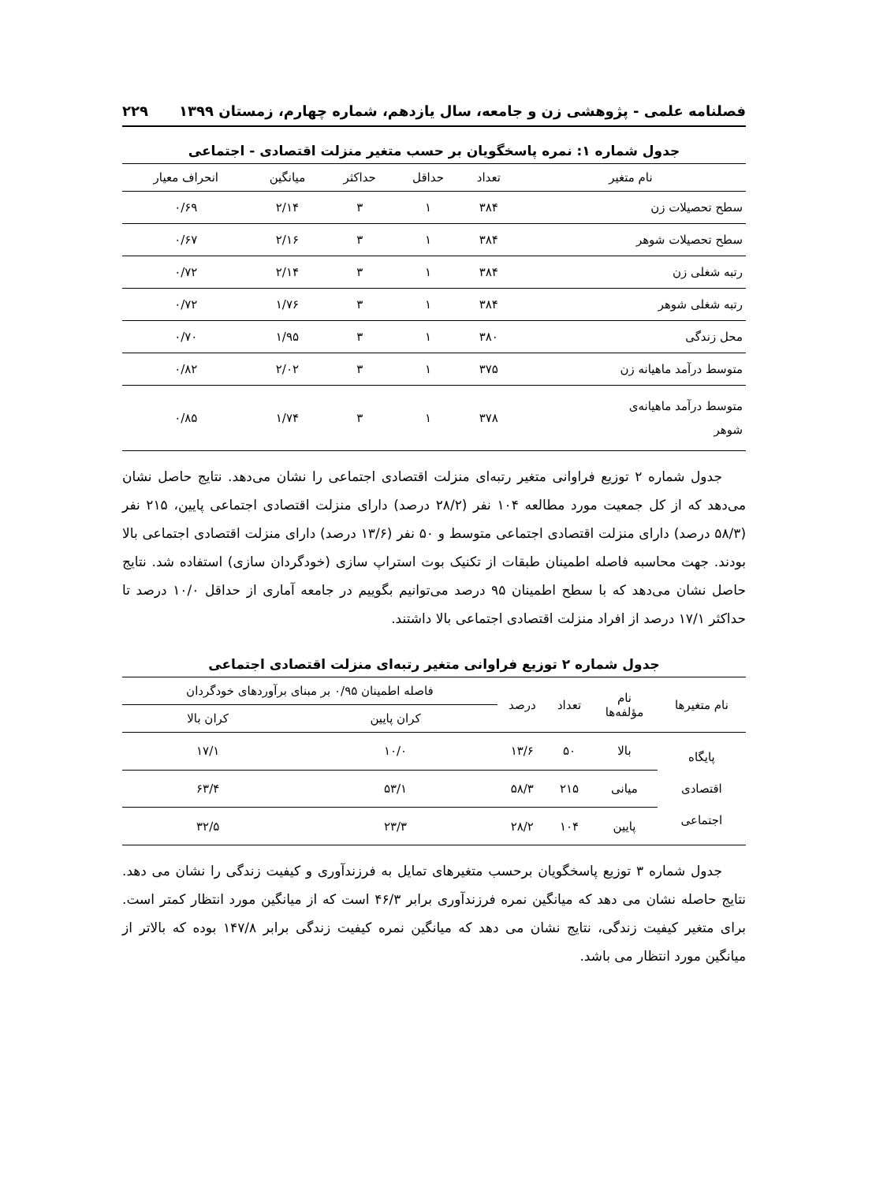فصلنامه علمی - پژوهشی زن و جامعه، سال یازدهم، شماره چهارم، زمستان ۱۳۹۹ ۲۲۹
جدول شماره ۱: نمره پاسخگویان بر حسب متغیر منزلت اقتصادی - اجتماعی
| نام متغیر | تعداد | حداقل | حداکثر | میانگین | انحراف معیار |
| --- | --- | --- | --- | --- | --- |
| سطح تحصیلات زن | ۳۸۴ | ۱ | ۳ | ۲/۱۴ | ۰/۶۹ |
| سطح تحصیلات شوهر | ۳۸۴ | ۱ | ۳ | ۲/۱۶ | ۰/۶۷ |
| رتبه شغلی زن | ۳۸۴ | ۱ | ۳ | ۲/۱۴ | ۰/۷۲ |
| رتبه شغلی شوهر | ۳۸۴ | ۱ | ۳ | ۱/۷۶ | ۰/۷۲ |
| محل زندگی | ۳۸۰ | ۱ | ۳ | ۱/۹۵ | ۰/۷۰ |
| متوسط درآمد ماهیانه زن | ۳۷۵ | ۱ | ۳ | ۲/۰۲ | ۰/۸۲ |
| متوسط درآمد ماهیانه‌ی شوهر | ۳۷۸ | ۱ | ۳ | ۱/۷۴ | ۰/۸۵ |
جدول شماره ۲ توزیع فراوانی متغیر رتبه‌ای منزلت اقتصادی اجتماعی را نشان می‌دهد. نتایج حاصل نشان می‌دهد که از کل جمعیت مورد مطالعه ۱۰۴ نفر (۲۸/۲ درصد) دارای منزلت اقتصادی اجتماعی پایین، ۲۱۵ نفر (۵۸/۳ درصد) دارای منزلت اقتصادی اجتماعی متوسط و ۵۰ نفر (۱۳/۶ درصد) دارای منزلت اقتصادی اجتماعی بالا بودند. جهت محاسبه فاصله اطمینان طبقات از تکنیک بوت استراپ سازی (خودگردان سازی) استفاده شد. نتایج حاصل نشان می‌دهد که با سطح اطمینان ۹۵ درصد می‌توانیم بگوییم در جامعه آماری از حداقل ۱۰/۰ درصد تا حداکثر ۱۷/۱ درصد از افراد منزلت اقتصادی اجتماعی بالا داشتند.
جدول شماره ۲ توزیع فراوانی متغیر رتبه‌ای منزلت اقتصادی اجتماعی
| نام متغیرها | نام مؤلفه‌ها | تعداد | درصد | فاصله اطمینان ۰/۹۵ بر مبنای برآوردهای خودگردان | |
| --- | --- | --- | --- | --- | --- |
| | | | | کران پایین | کران بالا |
| پایگاه اقتصادی اجتماعی | بالا | ۵۰ | ۱۳/۶ | ۱۰/۰ | ۱۷/۱ |
| | میانی | ۲۱۵ | ۵۸/۳ | ۵۳/۱ | ۶۳/۴ |
| | پایین | ۱۰۴ | ۲۸/۲ | ۲۳/۳ | ۳۲/۵ |
جدول شماره ۳ توزیع پاسخگویان برحسب متغیرهای تمایل به فرزندآوری و کیفیت زندگی را نشان می دهد. نتایج حاصله نشان می دهد که میانگین نمره فرزندآوری برابر ۴۶/۳ است که از میانگین مورد انتظار کمتر است. برای متغیر کیفیت زندگی، نتایج نشان می دهد که میانگین نمره کیفیت زندگی برابر ۱۴۷/۸ بوده که بالاتر از میانگین مورد انتظار می باشد.